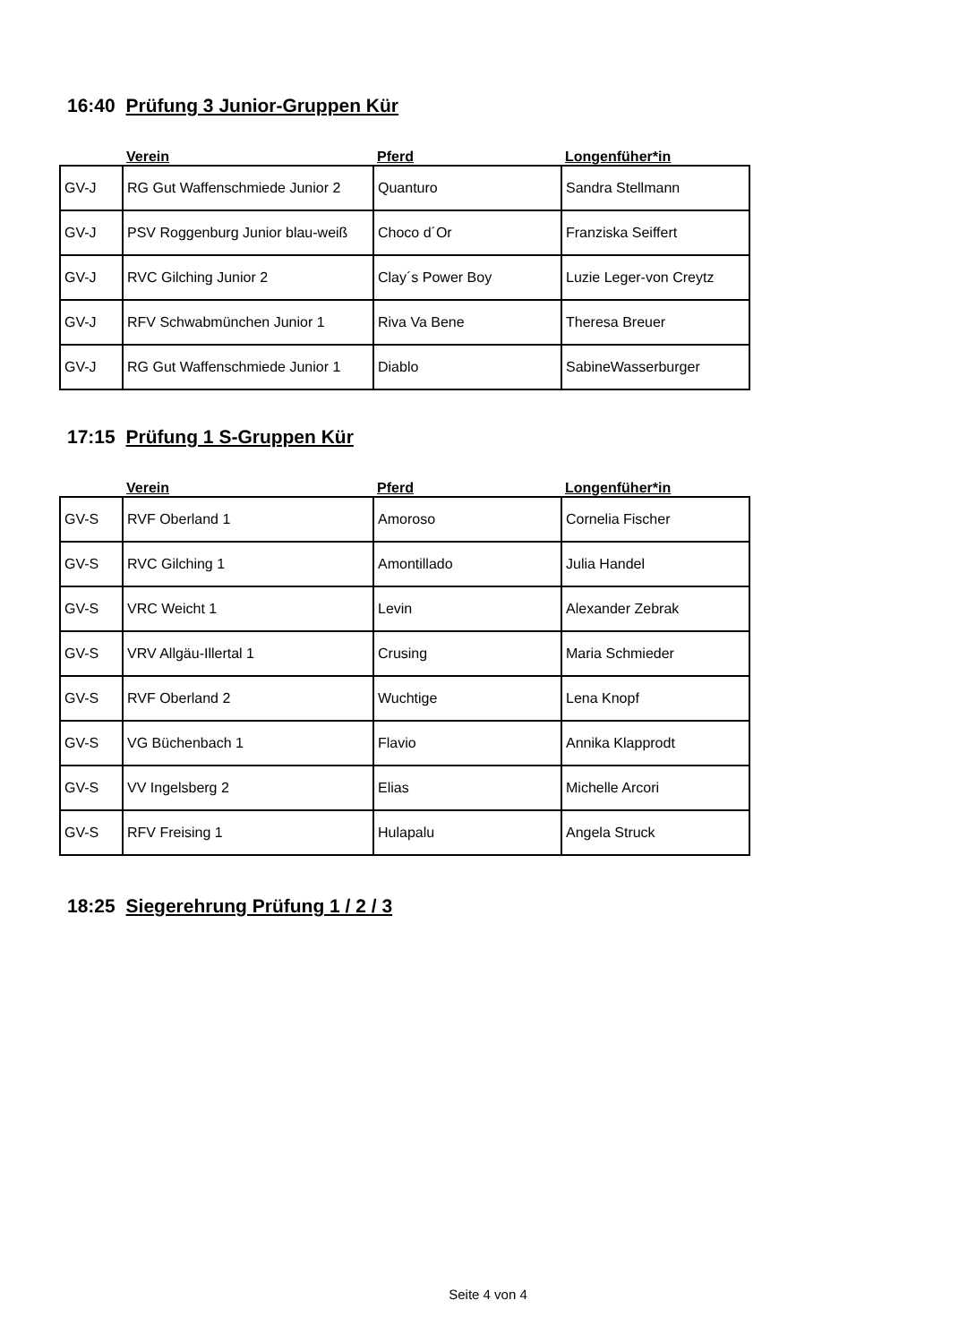16:40 Prüfung 3 Junior-Gruppen Kür
| | Verein | Pferd | Longenfüher*in |
| --- | --- | --- | --- |
| GV-J | RG Gut Waffenschmiede Junior 2 | Quanturo | Sandra Stellmann |
| GV-J | PSV Roggenburg Junior blau-weiß | Choco d´Or | Franziska Seiffert |
| GV-J | RVC Gilching Junior 2 | Clay´s Power Boy | Luzie Leger-von Creytz |
| GV-J | RFV Schwabmünchen Junior 1 | Riva Va Bene | Theresa Breuer |
| GV-J | RG Gut Waffenschmiede Junior 1 | Diablo | SabineWasserburger |
17:15 Prüfung 1 S-Gruppen Kür
| | Verein | Pferd | Longenfüher*in |
| --- | --- | --- | --- |
| GV-S | RVF Oberland 1 | Amoroso | Cornelia Fischer |
| GV-S | RVC Gilching 1 | Amontillado | Julia Handel |
| GV-S | VRC Weicht 1 | Levin | Alexander Zebrak |
| GV-S | VRV Allgäu-Illertal 1 | Crusing | Maria Schmieder |
| GV-S | RVF Oberland 2 | Wuchtige | Lena Knopf |
| GV-S | VG Büchenbach 1 | Flavio | Annika Klapprodt |
| GV-S | VV Ingelsberg 2 | Elias | Michelle Arcori |
| GV-S | RFV Freising 1 | Hulapalu | Angela Struck |
18:25 Siegerehrung Prüfung 1 / 2 / 3
Seite 4 von 4